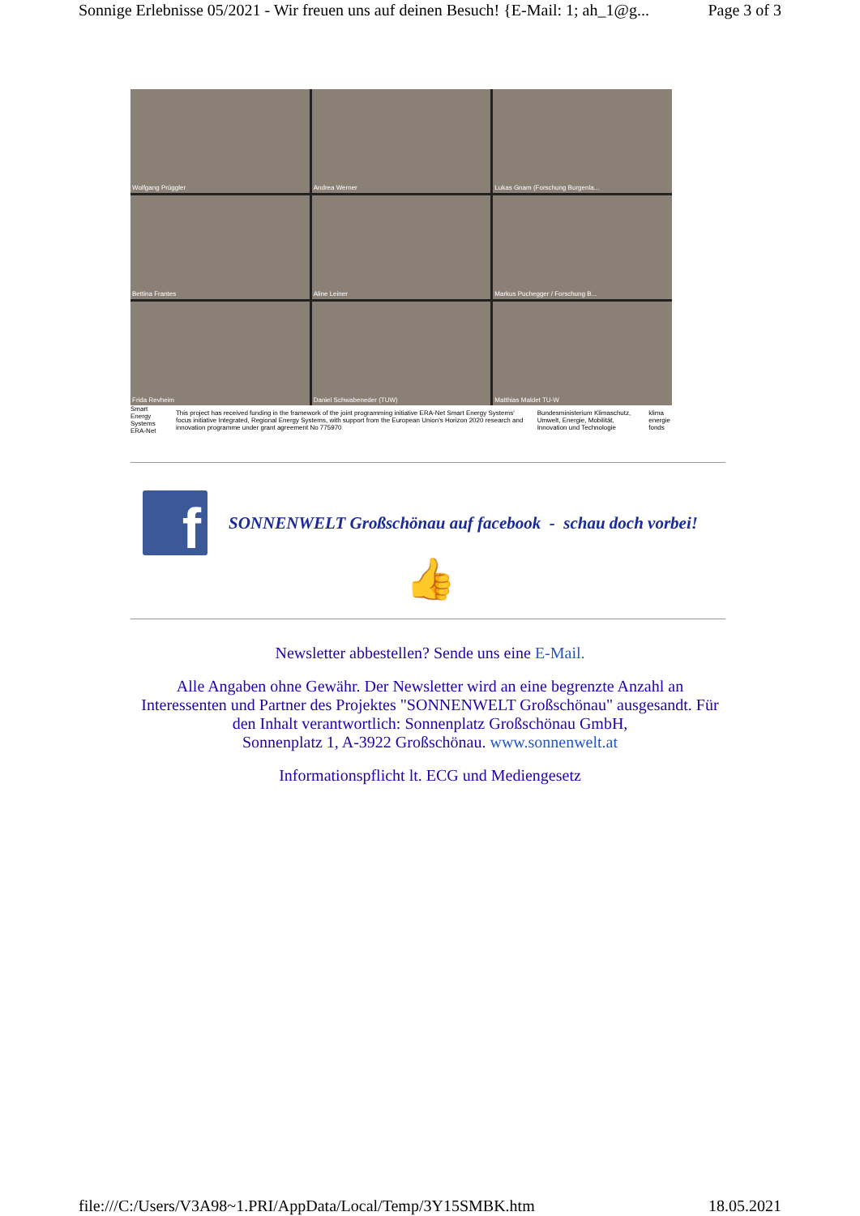Sonnige Erlebnisse 05/2021 - Wir freuen uns auf deinen Besuch! {E-Mail: 1; ah_1@g... Page 3 of 3
Wolfgang Prüggler
Andrea Werner
Lukas Gnam (Forschung Burgenla...
Bettina Frantes
Aline Leiner
Markus Puchegger / Forschung B...
Frida Revheim
Daniel Schwabeneder (TUW)
Matthias Maldet TU-W
Smart Energy Systems ERA-Net This project has received funding in the framework of the joint programming initiative ERA-Net Smart Energy Systems' focus initiative Integrated, Regional Energy Systems, with support from the European Union's Horizon 2020 research and innovation programme under grant agreement No 775970 Bundesministerium Klimaschutz, Umwelt, Energie, Mobilität, Innovation und Technologie klima energie fonds
f
SONNENWELT Großschönau auf facebook - schau doch vorbei!
👍
Newsletter abbestellen? Sende uns eine E-Mail.
Alle Angaben ohne Gewähr. Der Newsletter wird an eine begrenzte Anzahl an
Interessenten und Partner des Projektes "SONNENWELT Großschönau" ausgesandt. Für
den Inhalt verantwortlich: Sonnenplatz Großschönau GmbH,
Sonnenplatz 1, A-3922 Großschönau. www.sonnenwelt.at
Informationspflicht lt. ECG und Mediengesetz
file:///C:/Users/V3A98~1.PRI/AppData/Local/Temp/3Y15SMBK.htm 18.05.2021